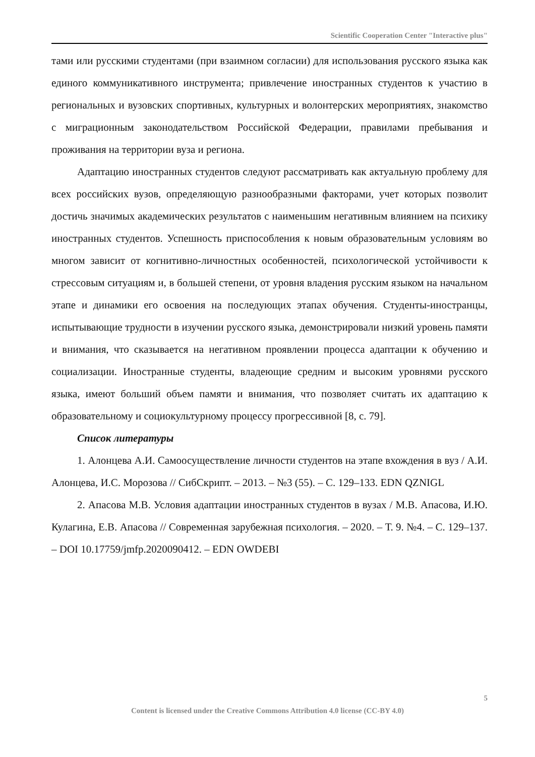Scientific Cooperation Center "Interactive plus"
тами или русскими студентами (при взаимном согласии) для использования русского языка как единого коммуникативного инструмента; привлечение иностранных студентов к участию в региональных и вузовских спортивных, культурных и волонтерских мероприятиях, знакомство с миграционным законодательством Российской Федерации, правилами пребывания и проживания на территории вуза и региона.
Адаптацию иностранных студентов следуют рассматривать как актуальную проблему для всех российских вузов, определяющую разнообразными факторами, учет которых позволит достичь значимых академических результатов с наименьшим негативным влиянием на психику иностранных студентов. Успешность приспособления к новым образовательным условиям во многом зависит от когнитивно-личностных особенностей, психологической устойчивости к стрессовым ситуациям и, в большей степени, от уровня владения русским языком на начальном этапе и динамики его освоения на последующих этапах обучения. Студенты-иностранцы, испытывающие трудности в изучении русского языка, демонстрировали низкий уровень памяти и внимания, что сказывается на негативном проявлении процесса адаптации к обучению и социализации. Иностранные студенты, владеющие средним и высоким уровнями русского языка, имеют больший объем памяти и внимания, что позволяет считать их адаптацию к образовательному и социокультурному процессу прогрессивной [8, с. 79].
Список литературы
1. Алонцева А.И. Самоосуществление личности студентов на этапе вхождения в вуз / А.И. Алонцева, И.С. Морозова // СибСкрипт. – 2013. – №3 (55). – С. 129–133. EDN QZNIGL
2. Апасова М.В. Условия адаптации иностранных студентов в вузах / М.В. Апасова, И.Ю. Кулагина, Е.В. Апасова // Современная зарубежная психология. – 2020. – Т. 9. №4. – С. 129–137. – DOI 10.17759/jmfp.2020090412. – EDN OWDEBI
5
Content is licensed under the Creative Commons Attribution 4.0 license (CC-BY 4.0)